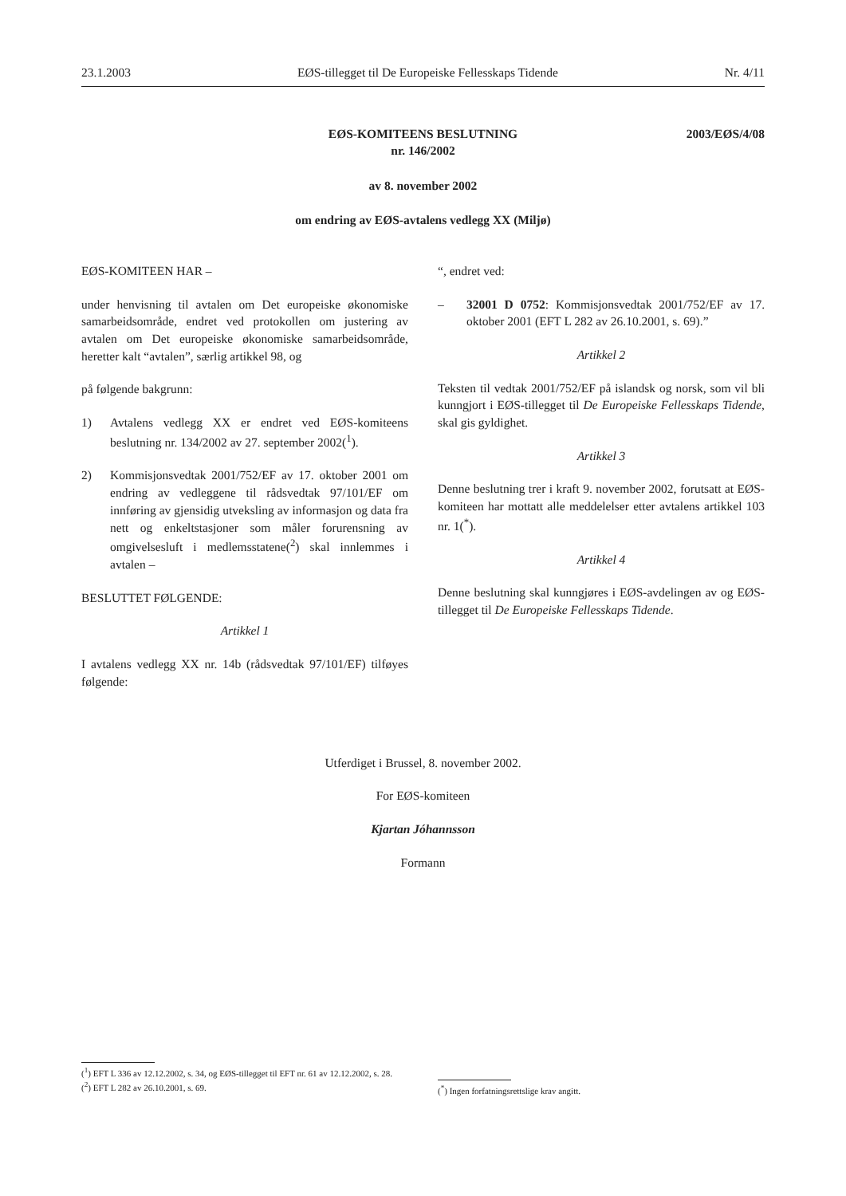23.1.2003 EØS-tillegget til De Europeiske Fellesskaps Tidende Nr. 4/11
2003/EØS/4/08 EØS-KOMITEENS BESLUTNING
nr. 146/2002
av 8. november 2002
om endring av EØS-avtalens vedlegg XX (Miljø)
EØS-KOMITEEN HAR –
under henvisning til avtalen om Det europeiske økonomiske samarbeidsområde, endret ved protokollen om justering av avtalen om Det europeiske økonomiske samarbeidsområde, heretter kalt “avtalen”, særlig artikkel 98, og
på følgende bakgrunn:
1) Avtalens vedlegg XX er endret ved EØS-komiteens beslutning nr. 134/2002 av 27. september 2002(<sup>1</sup>).
2) Kommisjonsvedtak 2001/752/EF av 17. oktober 2001 om endring av vedleggene til rådsvedtak 97/101/EF om innføring av gjensidig utveksling av informasjon og data fra nett og enkeltstasjoner som måler forurensning av omgivelsesluft i medlemsstatene(<sup>2</sup>) skal innlemmes i avtalen –
BESLUTTET FØLGENDE:
Artikkel 1
I avtalens vedlegg XX nr. 14b (rådsvedtak 97/101/EF) tilføyes følgende:
“, endret ved:
– 32001 D 0752: Kommisjonsvedtak 2001/752/EF av 17. oktober 2001 (EFT L 282 av 26.10.2001, s. 69).”
Artikkel 2
Teksten til vedtak 2001/752/EF på islandsk og norsk, som vil bli kunngjort i EØS-tillegget til De Europeiske Fellesskaps Tidende, skal gis gyldighet.
Artikkel 3
Denne beslutning trer i kraft 9. november 2002, forutsatt at EØS-komiteen har mottatt alle meddelelser etter avtalens artikkel 103 nr. 1(<sup>*</sup>).
Artikkel 4
Denne beslutning skal kunngjøres i EØS-avdelingen av og EØS-tillegget til De Europeiske Fellesskaps Tidende.
Utferdiget i Brussel, 8. november 2002.
For EØS-komiteen
Kjartan Jóhannsson
Formann
(<sup>1</sup>) EFT L 336 av 12.12.2002, s. 34, og EØS-tillegget til EFT nr. 61 av 12.12.2002, s. 28.
(<sup>2</sup>) EFT L 282 av 26.10.2001, s. 69.
(<sup>*</sup>) Ingen forfatningsrettslige krav angitt.